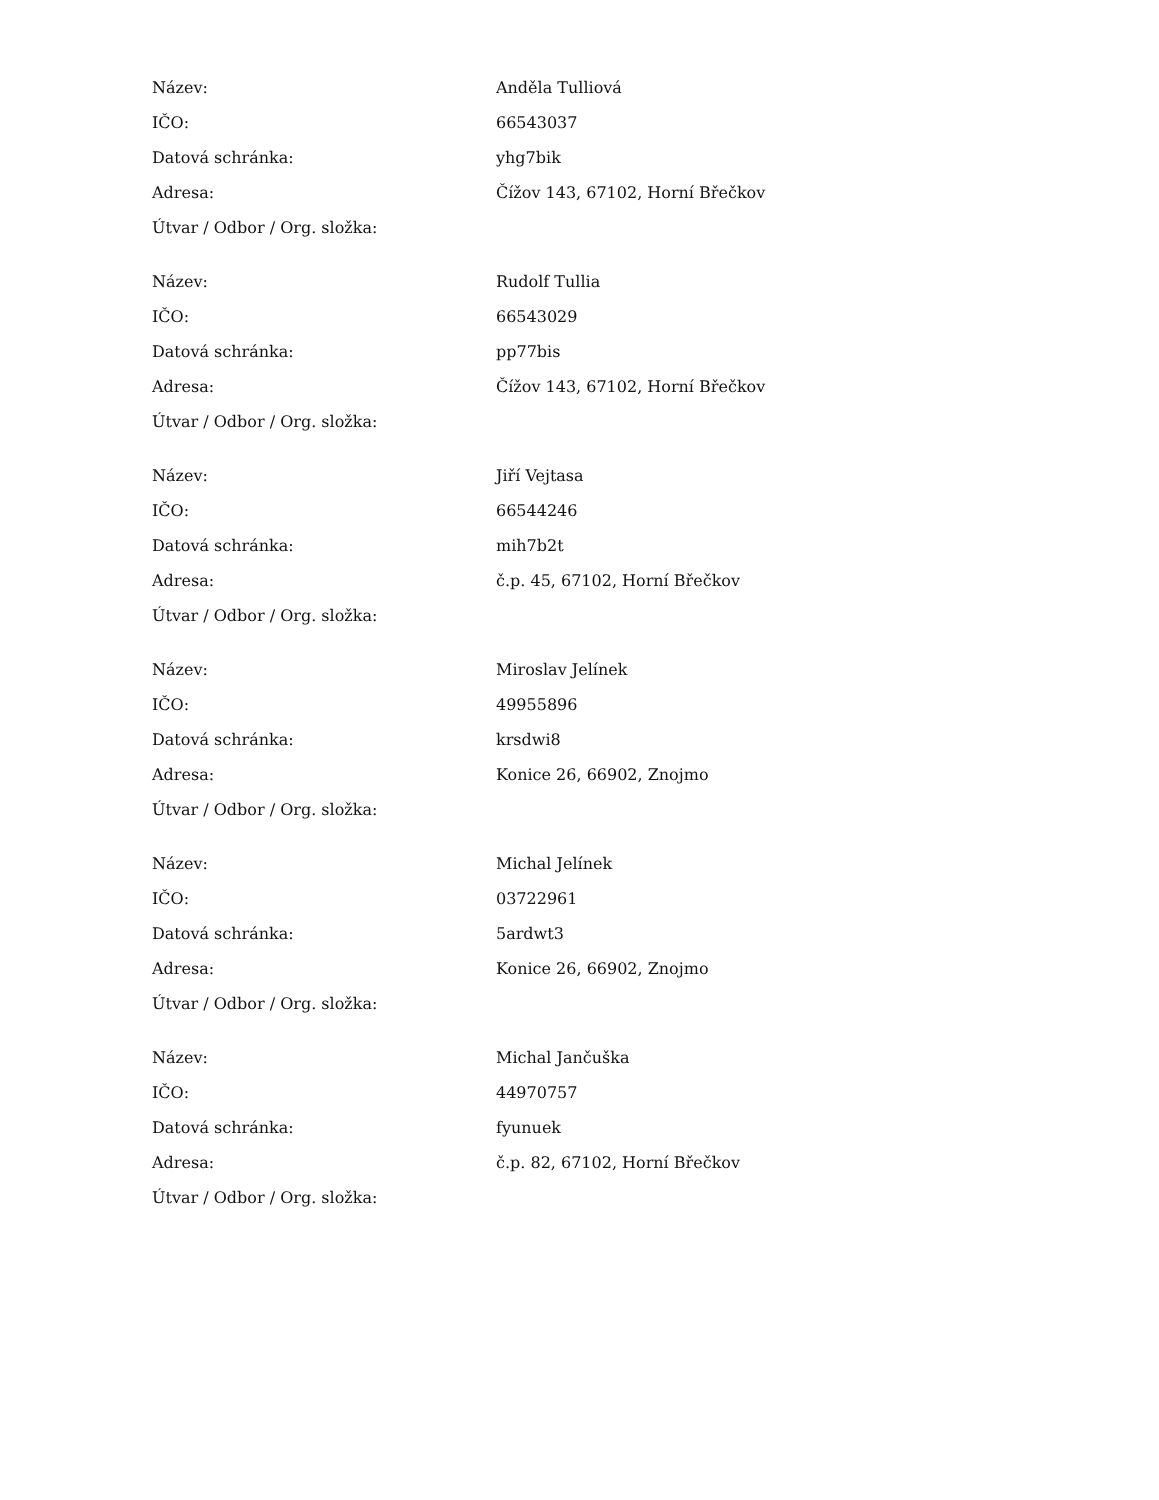| Název: | Anděla Tulliová |
| IČO: | 66543037 |
| Datová schránka: | yhg7bik |
| Adresa: | Čížov 143, 67102, Horní Břečkov |
| Útvar / Odbor / Org. složka: | |
| Název: | Rudolf Tullia |
| IČO: | 66543029 |
| Datová schránka: | pp77bis |
| Adresa: | Čížov 143, 67102, Horní Břečkov |
| Útvar / Odbor / Org. složka: | |
| Název: | Jiří Vejtasa |
| IČO: | 66544246 |
| Datová schránka: | mih7b2t |
| Adresa: | č.p. 45, 67102, Horní Břečkov |
| Útvar / Odbor / Org. složka: | |
| Název: | Miroslav Jelínek |
| IČO: | 49955896 |
| Datová schránka: | krsdwi8 |
| Adresa: | Konice 26, 66902, Znojmo |
| Útvar / Odbor / Org. složka: | |
| Název: | Michal Jelínek |
| IČO: | 03722961 |
| Datová schránka: | 5ardwt3 |
| Adresa: | Konice 26, 66902, Znojmo |
| Útvar / Odbor / Org. složka: | |
| Název: | Michal Jančuška |
| IČO: | 44970757 |
| Datová schránka: | fyunuek |
| Adresa: | č.p. 82, 67102, Horní Břečkov |
| Útvar / Odbor / Org. složka: | |